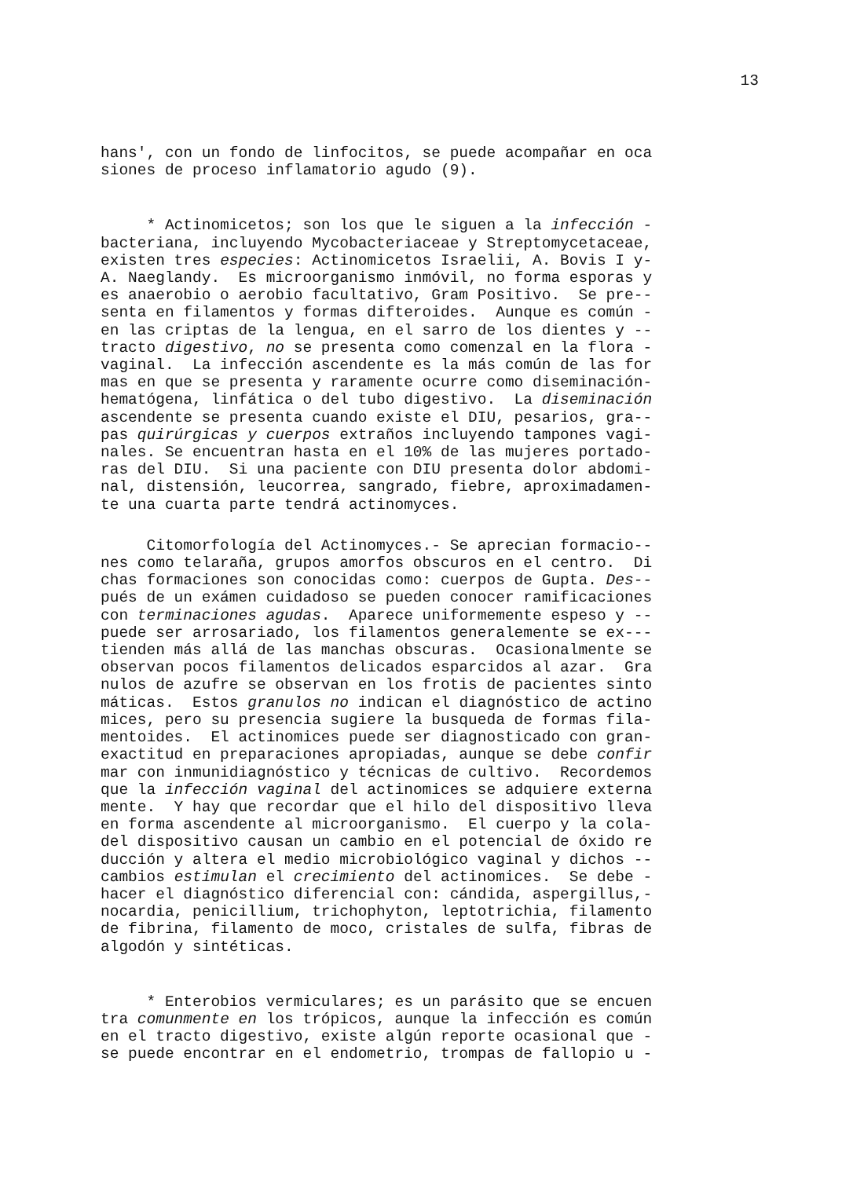13
hans', con un fondo de linfocitos, se puede acompañar en oca siones de proceso inflamatorio agudo (9).
* Actinomicetos; son los que le siguen a la infección - bacteriana, incluyendo Mycobacteriaceae y Streptomycetaceae, existen tres especies: Actinomicetos Israelii, A. Bovis I y- A. Naeglandy. Es microorganismo inmóvil, no forma esporas y es anaerobio o aerobio facultativo, Gram Positivo. Se pre-- senta en filamentos y formas difteroides. Aunque es común - en las criptas de la lengua, en el sarro de los dientes y -- tracto digestivo, no se presenta como comenzal en la flora - vaginal. La infección ascendente es la más común de las for mas en que se presenta y raramente ocurre como diseminación- hematógena, linfática o del tubo digestivo. La diseminación ascendente se presenta cuando existe el DIU, pesarios, gra-- pas quirúrgicas y cuerpos extraños incluyendo tampones vagi- nales. Se encuentran hasta en el 10% de las mujeres portado- ras del DIU. Si una paciente con DIU presenta dolor abdomi- nal, distensión, leucorrea, sangrado, fiebre, aproximadamen- te una cuarta parte tendrá actinomyces.
Citomorfología del Actinomyces.- Se aprecian formacio-- nes como telaraña, grupos amorfos obscuros en el centro. Di chas formaciones son conocidas como: cuerpos de Gupta. Des-- pués de un exámen cuidadoso se pueden conocer ramificaciones con terminaciones agudas. Aparece uniformemente espeso y -- puede ser arrosariado, los filamentos generalemente se ex--- tienden más allá de las manchas obscuras. Ocasionalmente se observan pocos filamentos delicados esparcidos al azar. Gra nulos de azufre se observan en los frotis de pacientes sinto máticas. Estos granulos no indican el diagnóstico de actino mices, pero su presencia sugiere la busqueda de formas fila- mentoides. El actinomices puede ser diagnosticado con gran- exactitud en preparaciones apropiadas, aunque se debe confir mar con inmunidiagnóstico y técnicas de cultivo. Recordemos que la infección vaginal del actinomices se adquiere externa mente. Y hay que recordar que el hilo del dispositivo lleva en forma ascendente al microorganismo. El cuerpo y la cola- del dispositivo causan un cambio en el potencial de óxido re ducción y altera el medio microbiológico vaginal y dichos -- cambios estimulan el crecimiento del actinomices. Se debe - hacer el diagnóstico diferencial con: cándida, aspergillus,- nocardia, penicillium, trichophyton, leptotrichia, filamento de fibrina, filamento de moco, cristales de sulfa, fibras de algodón y sintéticas.
* Enterobios vermiculares; es un parásito que se encuen tra comunmente en los trópicos, aunque la infección es común en el tracto digestivo, existe algún reporte ocasional que - se puede encontrar en el endometrio, trompas de fallopio u -